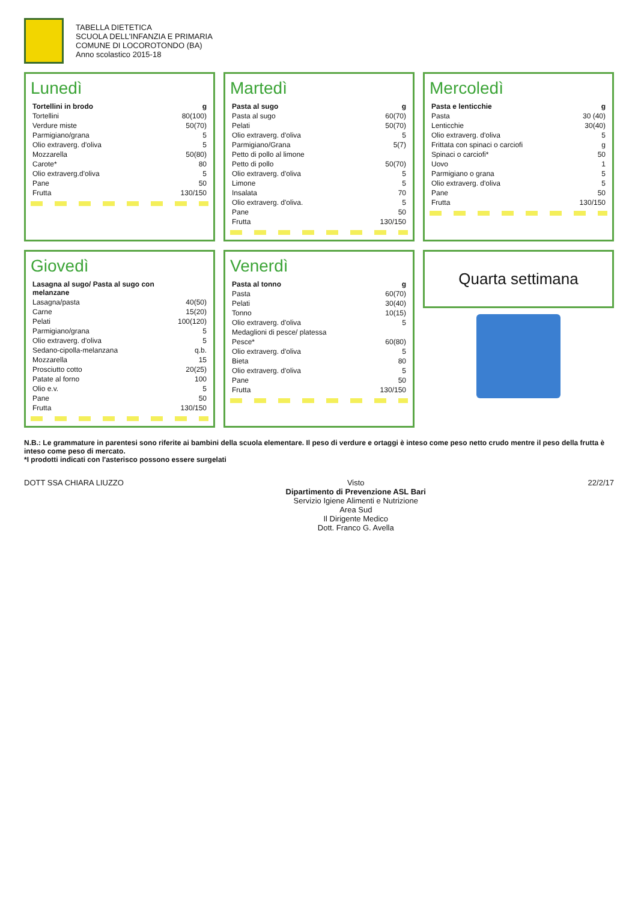TABELLA DIETETICA
SCUOLA DELL'INFANZIA E PRIMARIA
COMUNE DI LOCOROTONDO (BA)
Anno scolastico 2015-18
Lunedì
| Tortellini in brodo | g |
| --- | --- |
| Tortellini | 80(100) |
| Verdure miste | 50(70) |
| Parmigiano/grana | 5 |
| Olio extraverg. d'oliva | 5 |
| Mozzarella | 50(80) |
| Carote* | 80 |
| Olio extraverg.d'oliva | 5 |
| Pane | 50 |
| Frutta | 130/150 |
Martedì
| Pasta al sugo | g |
| --- | --- |
| Pasta al sugo | 60(70) |
| Pelati | 50(70) |
| Olio extraverg. d'oliva | 5 |
| Parmigiano/Grana | 5(7) |
| Petto di pollo al limone | |
| Petto di pollo | 50(70) |
| Olio extraverg. d'oliva | 5 |
| Limone | 5 |
| Insalata | 70 |
| Olio extraverg. d'oliva. | 5 |
| Pane | 50 |
| Frutta | 130/150 |
Mercoledì
| Pasta e lenticchie | g |
| --- | --- |
| Pasta | 30 (40) |
| Lenticchie | 30(40) |
| Olio extraverg. d'oliva | 5 |
| Frittata con spinaci o carciofi | g |
| Spinaci o carciofi* | 50 |
| Uovo | 1 |
| Parmigiano o grana | 5 |
| Olio extraverg. d'oliva | 5 |
| Pane | 50 |
| Frutta | 130/150 |
Giovedì
| Lasagna al sugo/ Pasta al sugo con melanzane | |
| --- | --- |
| Lasagna/pasta | 40(50) |
| Carne | 15(20) |
| Pelati | 100(120) |
| Parmigiano/grana | 5 |
| Olio extraverg. d'oliva | 5 |
| Sedano-cipolla-melanzana | q.b. |
| Mozzarella | 15 |
| Prosciutto cotto | 20(25) |
| Patate al forno | 100 |
| Olio e.v. | 5 |
| Pane | 50 |
| Frutta | 130/150 |
Venerdì
| Pasta al tonno | g |
| --- | --- |
| Pasta | 60(70) |
| Pelati | 30(40) |
| Tonno | 10(15) |
| Olio extraverg. d'oliva | 5 |
| Medaglioni di pesce/ platessa | |
| Pesce* | 60(80) |
| Olio extraverg. d'oliva | 5 |
| Bieta | 80 |
| Olio extraverg. d'oliva | 5 |
| Pane | 50 |
| Frutta | 130/150 |
Quarta settimana
N.B.: Le grammature in parentesi sono riferite ai bambini della scuola elementare. Il peso di verdure e ortaggi è inteso come peso netto crudo mentre il peso della frutta è inteso come peso di mercato.
*I prodotti indicati con l'asterisco possono essere surgelati
DOTT SSA CHIARA LIUZZO Visto
Dipartimento di Prevenzione ASL Bari
Servizio Igiene Alimenti e Nutrizione
Area Sud
Il Dirigente Medico
Dott. Franco G. Avella
22/2/17